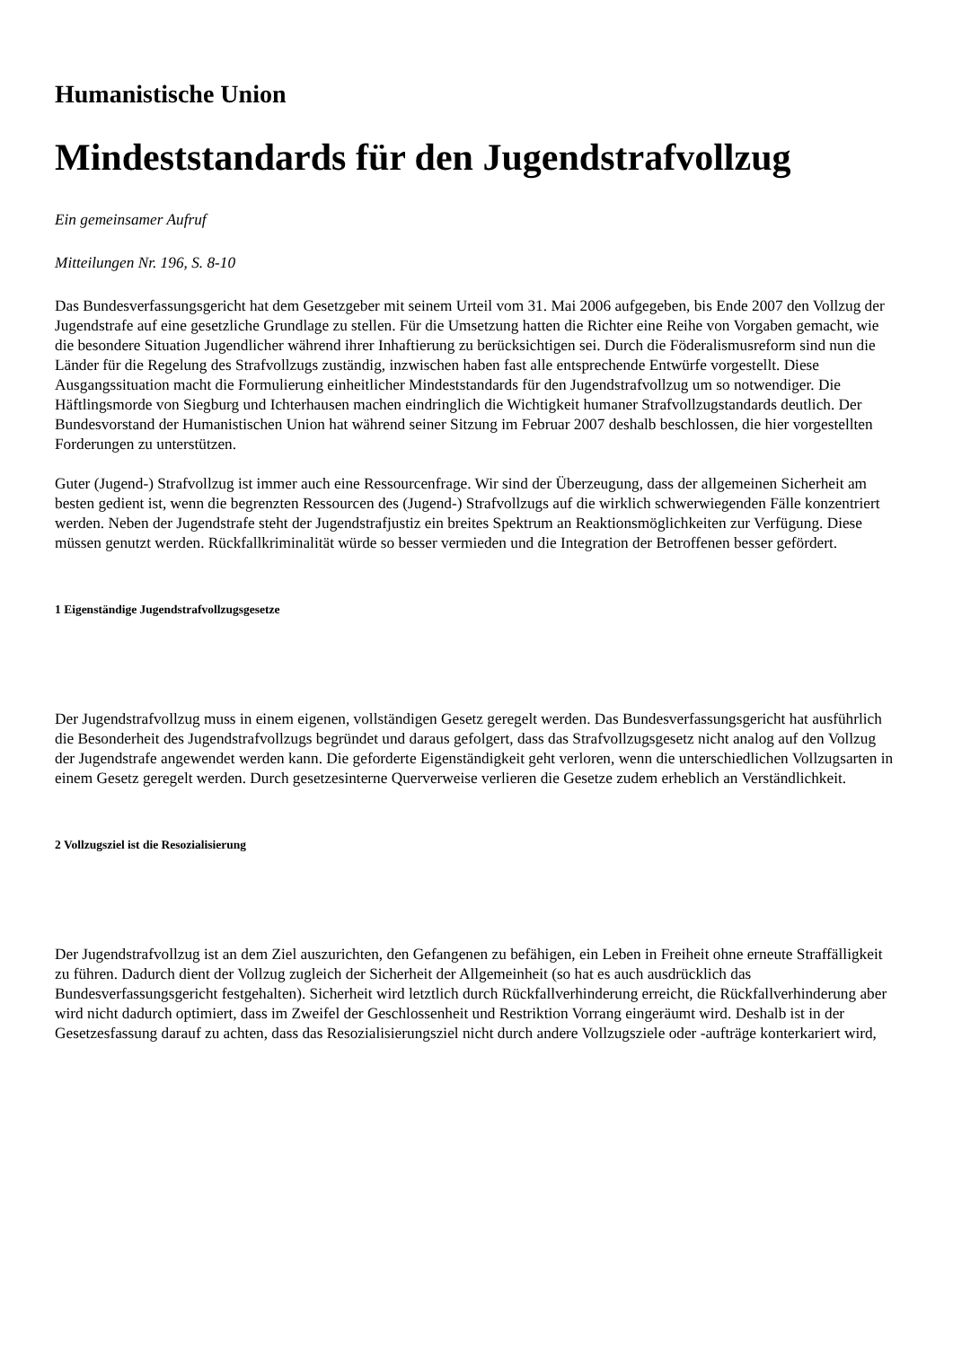Humanistische Union
Mindeststandards für den Jugendstrafvollzug
Ein gemeinsamer Aufruf
Mitteilungen Nr. 196, S. 8-10
Das Bundesverfassungsgericht hat dem Gesetzgeber mit seinem Urteil vom 31. Mai 2006 aufgegeben, bis Ende 2007 den Vollzug der Jugendstrafe auf eine gesetzliche Grundlage zu stellen. Für die Umsetzung hatten die Richter eine Reihe von Vorgaben gemacht, wie die besondere Situation Jugendlicher während ihrer Inhaftierung zu berücksichtigen sei. Durch die Föderalismusreform sind nun die Länder für die Regelung des Strafvollzugs zuständig, inzwischen haben fast alle entsprechende Entwürfe vorgestellt. Diese Ausgangssituation macht die Formulierung einheitlicher Mindeststandards für den Jugendstrafvollzug um so notwendiger. Die Häftlingsmorde von Siegburg und Ichterhausen machen eindringlich die Wichtigkeit humaner Strafvollzugstandards deutlich. Der Bundesvorstand der Humanistischen Union hat während seiner Sitzung im Februar 2007 deshalb beschlossen, die hier vorgestellten Forderungen zu unterstützen.
Guter (Jugend-) Strafvollzug ist immer auch eine Ressourcenfrage. Wir sind der Überzeugung, dass der allgemeinen Sicherheit am besten gedient ist, wenn die begrenzten Ressourcen des (Jugend-) Strafvollzugs auf die wirklich schwerwiegenden Fälle konzentriert werden. Neben der Jugendstrafe steht der Jugendstrafjustiz ein breites Spektrum an Reaktionsmöglichkeiten zur Verfügung. Diese müssen genutzt werden. Rückfallkriminalität würde so besser vermieden und die Integration der Betroffenen besser gefördert.
1 Eigenständige Jugendstrafvollzugsgesetze
Der Jugendstrafvollzug muss in einem eigenen, vollständigen Gesetz geregelt werden. Das Bundesverfassungsgericht hat ausführlich die Besonderheit des Jugendstrafvollzugs begründet und daraus gefolgert, dass das Strafvollzugsgesetz nicht analog auf den Vollzug der Jugendstrafe angewendet werden kann. Die geforderte Eigenständigkeit geht verloren, wenn die unterschiedlichen Vollzugsarten in einem Gesetz geregelt werden. Durch gesetzesinterne Querverweise verlieren die Gesetze zudem erheblich an Verständlichkeit.
2 Vollzugsziel ist die Resozialisierung
Der Jugendstrafvollzug ist an dem Ziel auszurichten, den Gefangenen zu befähigen, ein Leben in Freiheit ohne erneute Straffälligkeit zu führen. Dadurch dient der Vollzug zugleich der Sicherheit der Allgemeinheit (so hat es auch ausdrücklich das Bundesverfassungsgericht festgehalten). Sicherheit wird letztlich durch Rückfallverhinderung erreicht, die Rückfallverhinderung aber wird nicht dadurch optimiert, dass im Zweifel der Geschlossenheit und Restriktion Vorrang eingeräumt wird. Deshalb ist in der Gesetzesfassung darauf zu achten, dass das Resozialisierungsziel nicht durch andere Vollzugsziele oder -aufträge konterkariert wird,